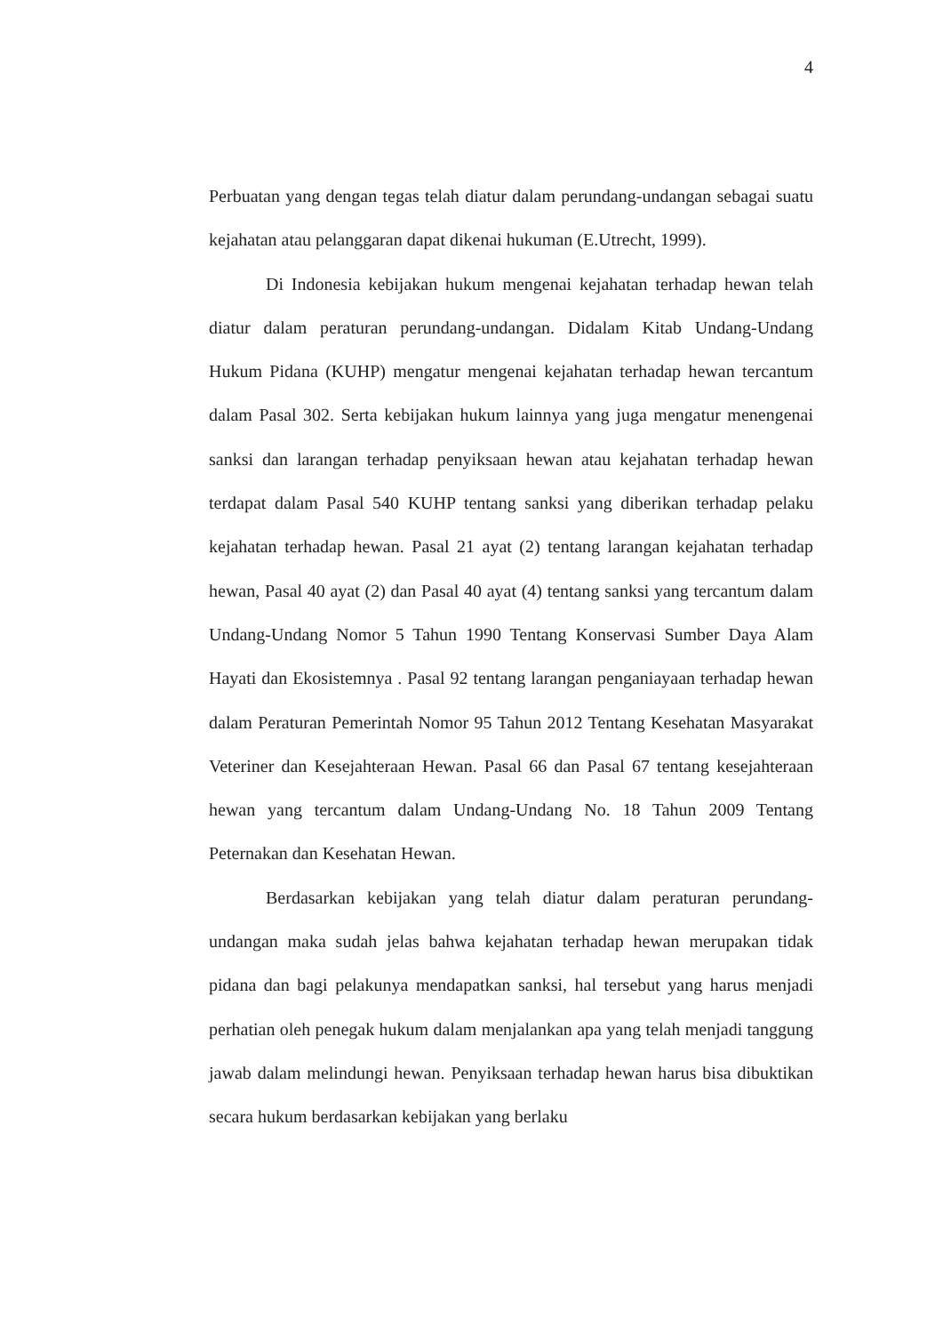4
Perbuatan yang dengan tegas telah diatur dalam perundang-undangan sebagai suatu kejahatan atau pelanggaran dapat dikenai hukuman (E.Utrecht, 1999).
Di Indonesia kebijakan hukum mengenai kejahatan terhadap hewan telah diatur dalam peraturan perundang-undangan. Didalam Kitab Undang-Undang Hukum Pidana (KUHP) mengatur mengenai kejahatan terhadap hewan tercantum dalam Pasal 302. Serta kebijakan hukum lainnya yang juga mengatur menengenai sanksi dan larangan terhadap penyiksaan hewan atau kejahatan terhadap hewan terdapat dalam Pasal 540 KUHP tentang sanksi yang diberikan terhadap pelaku kejahatan terhadap hewan. Pasal 21 ayat (2) tentang larangan kejahatan terhadap hewan, Pasal 40 ayat (2) dan Pasal 40 ayat (4) tentang sanksi yang tercantum dalam Undang-Undang Nomor 5 Tahun 1990 Tentang Konservasi Sumber Daya Alam Hayati dan Ekosistemnya . Pasal 92 tentang larangan penganiayaan terhadap hewan dalam Peraturan Pemerintah Nomor 95 Tahun 2012 Tentang Kesehatan Masyarakat Veteriner dan Kesejahteraan Hewan. Pasal 66 dan Pasal 67 tentang kesejahteraan hewan yang tercantum dalam Undang-Undang No. 18 Tahun 2009 Tentang Peternakan dan Kesehatan Hewan.
Berdasarkan kebijakan yang telah diatur dalam peraturan perundang-undangan maka sudah jelas bahwa kejahatan terhadap hewan merupakan tidak pidana dan bagi pelakunya mendapatkan sanksi, hal tersebut yang harus menjadi perhatian oleh penegak hukum dalam menjalankan apa yang telah menjadi tanggung jawab dalam melindungi hewan. Penyiksaan terhadap hewan harus bisa dibuktikan secara hukum berdasarkan kebijakan yang berlaku